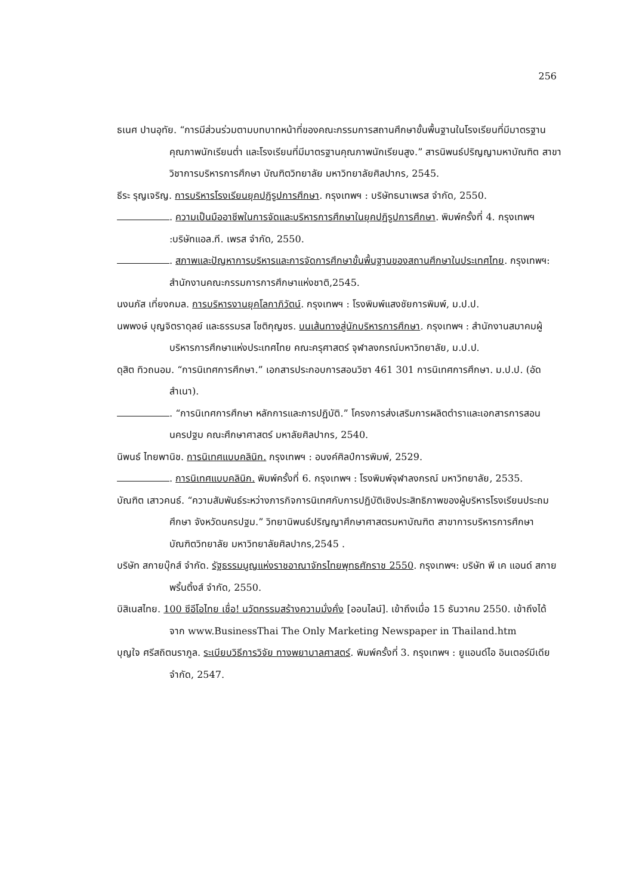256
ธเนศ ปานอุทัย. “การมีส่วนร่วมตามบทบาทหน้าที่ของคณะกรรมการสถานศึกษาขั้นพื้นฐานในโรงเรียนที่มีมาตรฐานคุณภาพนักเรียนต่ำ และโรงเรียนที่มีมาตรฐานคุณภาพนักเรียนสูง.” สารนิพนธ์ปริญญามหาบัณฑิต สาขาวิชาการบริหารการศึกษา บัณฑิตวิทยาลัย มหาวิทยาลัยศิลปากร, 2545.
ธีระ รุญเจริญ. การบริหารโรงเรียนยุคปฏิรูปการศึกษา. กรุงเทพฯ : บริษัทธนาเพรส จำกัด, 2550.
. ความเป็นมืออาชีพในการจัดและบริหารการศึกษาในยุคปฏิรูปการศึกษา. พิมพ์ครั้งที่ 4. กรุงเทพฯ :บริษัทแอล.ที. เพรส จำกัด, 2550.
. สภาพและปัญหาการบริหารและการจัดการศึกษาขั้นพื้นฐานของสถานศึกษาในประเทศไทย. กรุงเทพฯ: สำนักงานคณะกรรมการการศึกษาแห่งชาติ,2545.
นงนภัส เที่ยงกมล. การบริหารงานยุคโลกาภิวัตน์. กรุงเทพฯ : โรงพิมพ์แสงชัยการพิมพ์, ม.ป.ป.
นพพงษ์ บุญจิตราดุลย์ และธรรมรส โชติกุญชร. บนเส้นทางสู่นักบริหารการศึกษา. กรุงเทพฯ : สำนักงานสมาคมผู้บริหารการศึกษาแห่งประเทศไทย คณะครุศาสตร์ จุฬาลงกรณ์มหาวิทยาลัย, ม.ป.ป.
ดุสิต ทิวถนอม. “การนิเทศการศึกษา.” เอกสารประกอบการสอนวิชา 461 301 การนิเทศการศึกษา. ม.ป.ป. (อัดสำเนา).
. “การนิเทศการศึกษา หลักการและการปฏิบัติ.” โครงการส่งเสริมการผลิตตำราและเอกสารการสอนนครปฐม คณะศึกษาศาสตร์ มหาลัยศิลปากร, 2540.
นิพนธ์ ไทยพานิช. การนิเทศแบบคลินิก. กรุงเทพฯ : อนงค์ศิลป์การพิมพ์, 2529.
. การนิเทศแบบคลินิก. พิมพ์ครั้งที่ 6. กรุงเทพฯ : โรงพิมพ์จุฬาลงกรณ์ มหาวิทยาลัย, 2535.
บัณฑิต เสาวคนธ์. “ความสัมพันธ์ระหว่างภารกิจการนิเทศกับการปฏิบัติเชิงประสิทธิภาพของผู้บริหารโรงเรียนประถมศึกษา จังหวัดนครปฐม.” วิทยานิพนธ์ปริญญาศึกษาศาสตรมหาบัณฑิต สาขาการบริหารการศึกษา บัณฑิตวิทยาลัย มหาวิทยาลัยศิลปากร,2545 .
บริษัท สกายบุ๊กส์ จำกัด. รัฐธรรมนูญแห่งราชอาณาจักรไทยพุทธศักราช 2550. กรุงเทพฯ: บริษัท พี เค แอนด์ สกายพริ้นติ้งส์ จำกัด, 2550.
บิสิเนสไทย. 100 ซีอีโอไทย เชื่อ! นวัตกรรมสร้างความมั่งคั่ง [ออนไลน์]. เข้าถึงเมื่อ 15 ธันวาคม 2550. เข้าถึงได้จาก www.BusinessThai The Only Marketing Newspaper in Thailand.htm
บุญใจ ศรีสถิตนราภูล. ระเบียบวิธีการวิจัย ทางพยาบาลศาสตร์. พิมพ์ครั้งที่ 3. กรุงเทพฯ : ยูแอนด์ไอ อินเตอร์มีเดีย จำกัด, 2547.